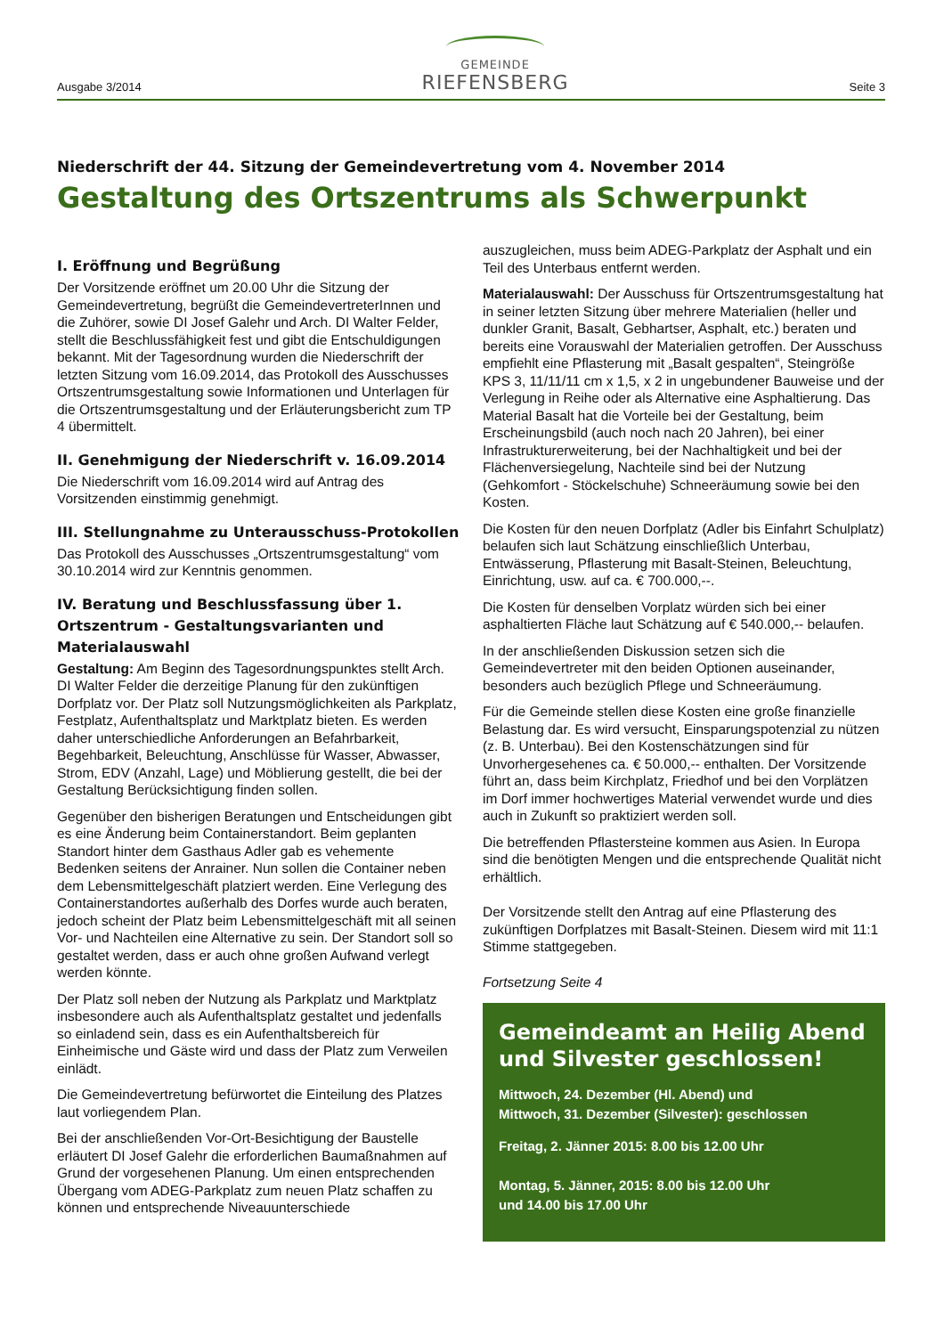Ausgabe 3/2014
GEMEINDE
RIEFENSBERG
Seite 3
Niederschrift der 44. Sitzung der Gemeindevertretung vom 4. November 2014
Gestaltung des Ortszentrums als Schwerpunkt
I. Eröffnung und Begrüßung
Der Vorsitzende eröffnet um 20.00 Uhr die Sitzung der Gemeindevertretung, begrüßt die GemeindevertreterInnen und die Zuhörer, sowie DI Josef Galehr und Arch. DI Walter Felder, stellt die Beschlussfähigkeit fest und gibt die Entschuldigungen bekannt. Mit der Tagesordnung wurden die Niederschrift der letzten Sitzung vom 16.09.2014, das Protokoll des Ausschusses Ortszentrumsgestaltung sowie Informationen und Unterlagen für die Ortszentrumsgestaltung und der Erläuterungsbericht zum TP 4 übermittelt.
II. Genehmigung der Niederschrift v. 16.09.2014
Die Niederschrift vom 16.09.2014 wird auf Antrag des Vorsitzenden einstimmig genehmigt.
III. Stellungnahme zu Unterausschuss-Protokollen
Das Protokoll des Ausschusses „Ortszentrumsgestaltung“ vom 30.10.2014 wird zur Kenntnis genommen.
IV. Beratung und Beschlussfassung über 1. Ortszentrum - Gestaltungsvarianten und Materialauswahl
Gestaltung: Am Beginn des Tagesordnungspunktes stellt Arch. DI Walter Felder die derzeitige Planung für den zukünftigen Dorfplatz vor. Der Platz soll Nutzungsmöglichkeiten als Parkplatz, Festplatz, Aufenthaltsplatz und Marktplatz bieten. Es werden daher unterschiedliche Anforderungen an Befahrbarkeit, Begehbarkeit, Beleuchtung, Anschlüsse für Wasser, Abwasser, Strom, EDV (Anzahl, Lage) und Möblierung gestellt, die bei der Gestaltung Berücksichtigung finden sollen.
Gegenüber den bisherigen Beratungen und Entscheidungen gibt es eine Änderung beim Containerstandort. Beim geplanten Standort hinter dem Gasthaus Adler gab es vehemente Bedenken seitens der Anrainer. Nun sollen die Container neben dem Lebensmittelgeschäft platziert werden. Eine Verlegung des Containerstandortes außerhalb des Dorfes wurde auch beraten, jedoch scheint der Platz beim Lebensmittelgeschäft mit all seinen Vor- und Nachteilen eine Alternative zu sein. Der Standort soll so gestaltet werden, dass er auch ohne großen Aufwand verlegt werden könnte.
Der Platz soll neben der Nutzung als Parkplatz und Marktplatz insbesondere auch als Aufenthaltsplatz gestaltet und jedenfalls so einladend sein, dass es ein Aufenthaltsbereich für Einheimische und Gäste wird und dass der Platz zum Verweilen einlädt.
Die Gemeindevertretung befürwortet die Einteilung des Platzes laut vorliegendem Plan.
Bei der anschließenden Vor-Ort-Besichtigung der Baustelle erläutert DI Josef Galehr die erforderlichen Baumaßnahmen auf Grund der vorgesehenen Planung. Um einen entsprechenden Übergang vom ADEG-Parkplatz zum neuen Platz schaffen zu können und entsprechende Niveauunterschiede
auszugleichen, muss beim ADEG-Parkplatz der Asphalt und ein Teil des Unterbaus entfernt werden.
Materialauswahl: Der Ausschuss für Ortszentrumsgestaltung hat in seiner letzten Sitzung über mehrere Materialien (heller und dunkler Granit, Basalt, Gebhartser, Asphalt, etc.) beraten und bereits eine Vorauswahl der Materialien getroffen. Der Ausschuss empfiehlt eine Pflasterung mit „Basalt gespalten“, Steingröße KPS 3, 11/11/11 cm x 1,5, x 2 in ungebundener Bauweise und der Verlegung in Reihe oder als Alternative eine Asphaltierung. Das Material Basalt hat die Vorteile bei der Gestaltung, beim Erscheinungsbild (auch noch nach 20 Jahren), bei einer Infrastrukturerweiterung, bei der Nachhaltigkeit und bei der Flächenversiegelung, Nachteile sind bei der Nutzung (Gehkomfort - Stöckelschuhe) Schneeräumung sowie bei den Kosten.
Die Kosten für den neuen Dorfplatz (Adler bis Einfahrt Schulplatz) belaufen sich laut Schätzung einschließlich Unterbau, Entwässerung, Pflasterung mit Basalt-Steinen, Beleuchtung, Einrichtung, usw. auf ca. € 700.000,--.
Die Kosten für denselben Vorplatz würden sich bei einer asphaltierten Fläche laut Schätzung auf € 540.000,-- belaufen.
In der anschließenden Diskussion setzen sich die Gemeindevertreter mit den beiden Optionen auseinander, besonders auch bezüglich Pflege und Schneeräumung.
Für die Gemeinde stellen diese Kosten eine große finanzielle Belastung dar. Es wird versucht, Einsparungspotenzial zu nützen (z. B. Unterbau). Bei den Kostenschätzungen sind für Unvorhergesehenes ca. € 50.000,-- enthalten. Der Vorsitzende führt an, dass beim Kirchplatz, Friedhof und bei den Vorplätzen im Dorf immer hochwertiges Material verwendet wurde und dies auch in Zukunft so praktiziert werden soll.
Die betreffenden Pflastersteine kommen aus Asien. In Europa sind die benötigten Mengen und die entsprechende Qualität nicht erhältlich.
Der Vorsitzende stellt den Antrag auf eine Pflasterung des zukünftigen Dorfplatzes mit Basalt-Steinen. Diesem wird mit 11:1 Stimme stattgegeben.
Fortsetzung Seite 4
Gemeindeamt an Heilig Abend und Silvester geschlossen!
Mittwoch, 24. Dezember (Hl. Abend) und
Mittwoch, 31. Dezember (Silvester): geschlossen
Freitag, 2. Jänner 2015: 8.00 bis 12.00 Uhr
Montag, 5. Jänner, 2015: 8.00 bis 12.00 Uhr
und 14.00 bis 17.00 Uhr